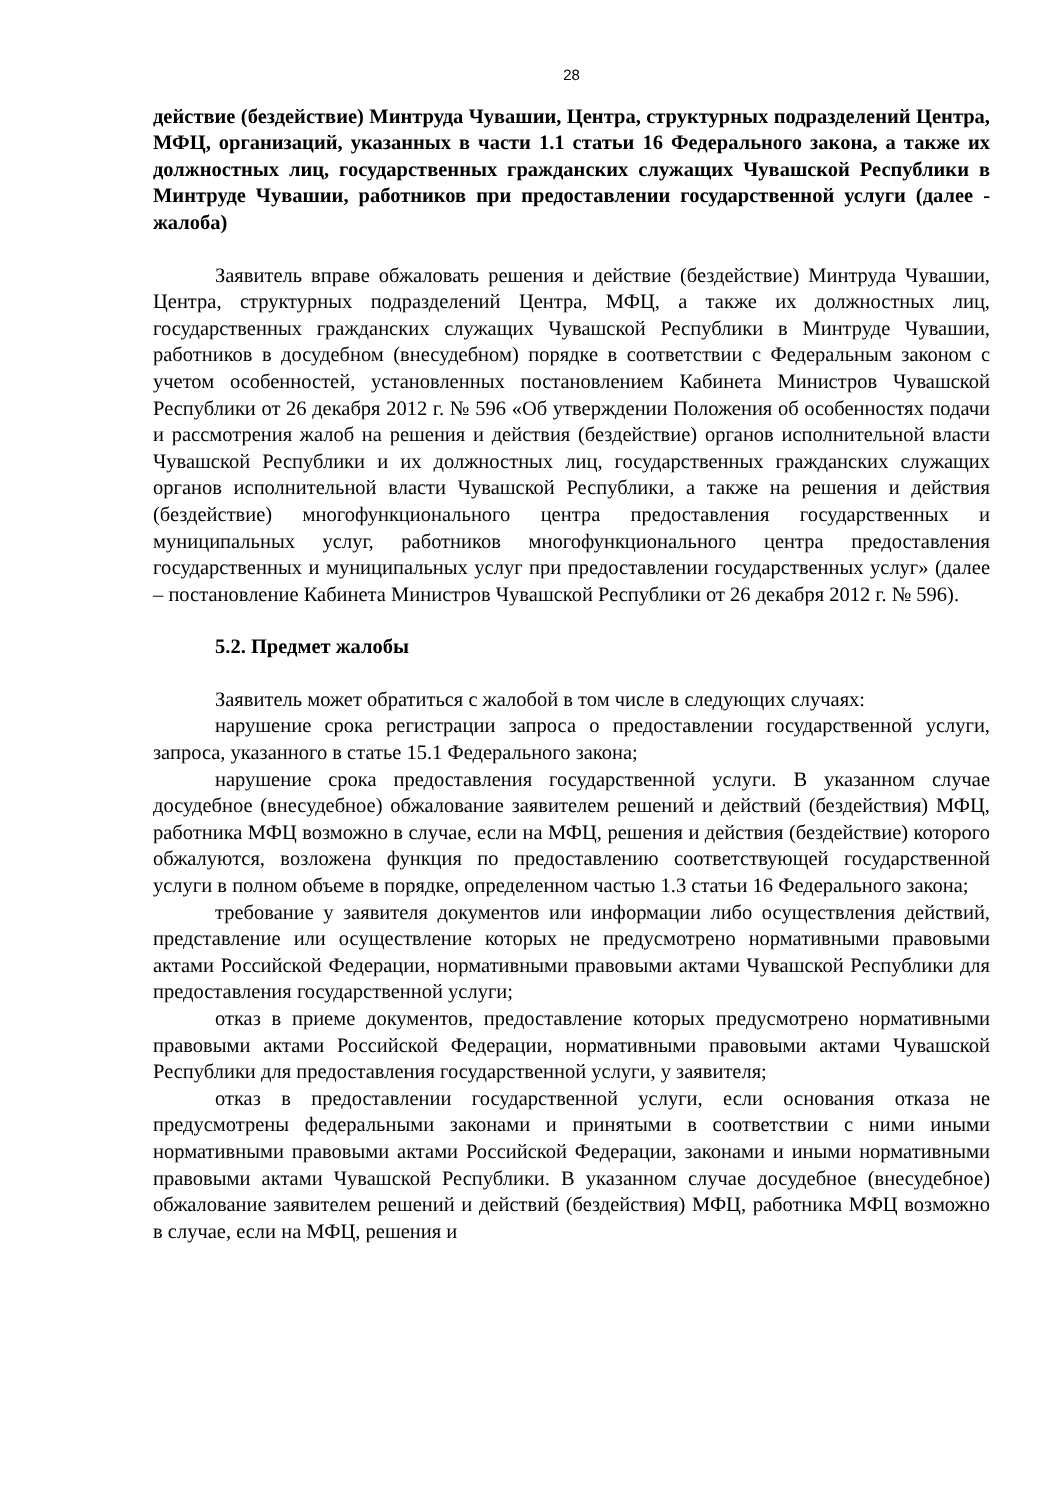28
действие (бездействие) Минтруда Чувашии, Центра, структурных подразделений Центра, МФЦ, организаций, указанных в части 1.1 статьи 16 Федерального закона, а также их должностных лиц, государственных гражданских служащих Чувашской Республики в Минтруде Чувашии, работников при предоставлении государственной услуги (далее - жалоба)
Заявитель вправе обжаловать решения и действие (бездействие) Минтруда Чувашии, Центра, структурных подразделений Центра, МФЦ, а также их должностных лиц, государственных гражданских служащих Чувашской Республики в Минтруде Чувашии, работников в досудебном (внесудебном) порядке в соответствии с Федеральным законом с учетом особенностей, установленных постановлением Кабинета Министров Чувашской Республики от 26 декабря 2012 г. № 596 «Об утверждении Положения об особенностях подачи и рассмотрения жалоб на решения и действия (бездействие) органов исполнительной власти Чувашской Республики и их должностных лиц, государственных гражданских служащих органов исполнительной власти Чувашской Республики, а также на решения и действия (бездействие) многофункционального центра предоставления государственных и муниципальных услуг, работников многофункционального центра предоставления государственных и муниципальных услуг при предоставлении государственных услуг» (далее – постановление Кабинета Министров Чувашской Республики от 26 декабря 2012 г. № 596).
5.2. Предмет жалобы
Заявитель может обратиться с жалобой в том числе в следующих случаях:
нарушение срока регистрации запроса о предоставлении государственной услуги, запроса, указанного в статье 15.1 Федерального закона;
нарушение срока предоставления государственной услуги. В указанном случае досудебное (внесудебное) обжалование заявителем решений и действий (бездействия) МФЦ, работника МФЦ возможно в случае, если на МФЦ, решения и действия (бездействие) которого обжалуются, возложена функция по предоставлению соответствующей государственной услуги в полном объеме в порядке, определенном частью 1.3 статьи 16 Федерального закона;
требование у заявителя документов или информации либо осуществления действий, представление или осуществление которых не предусмотрено нормативными правовыми актами Российской Федерации, нормативными правовыми актами Чувашской Республики для предоставления государственной услуги;
отказ в приеме документов, предоставление которых предусмотрено нормативными правовыми актами Российской Федерации, нормативными правовыми актами Чувашской Республики для предоставления государственной услуги, у заявителя;
отказ в предоставлении государственной услуги, если основания отказа не предусмотрены федеральными законами и принятыми в соответствии с ними иными нормативными правовыми актами Российской Федерации, законами и иными нормативными правовыми актами Чувашской Республики. В указанном случае досудебное (внесудебное) обжалование заявителем решений и действий (бездействия) МФЦ, работника МФЦ возможно в случае, если на МФЦ, решения и